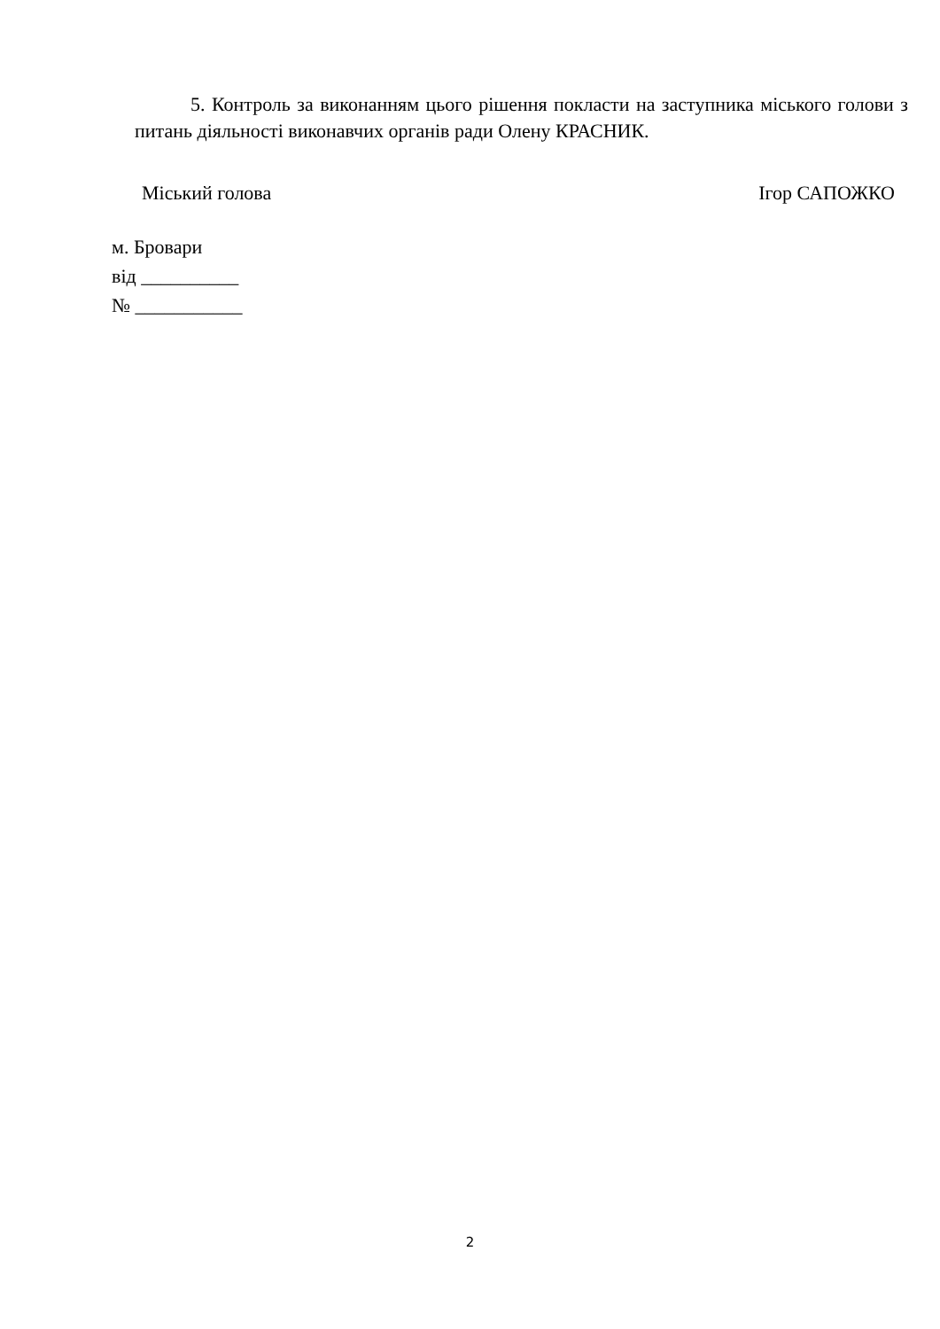5. Контроль за виконанням цього рішення покласти на заступника міського голови з питань діяльності виконавчих органів ради Олену КРАСНИК.
Міський голова Ігор САПОЖКО
м. Бровари
від __________
№ ___________
2